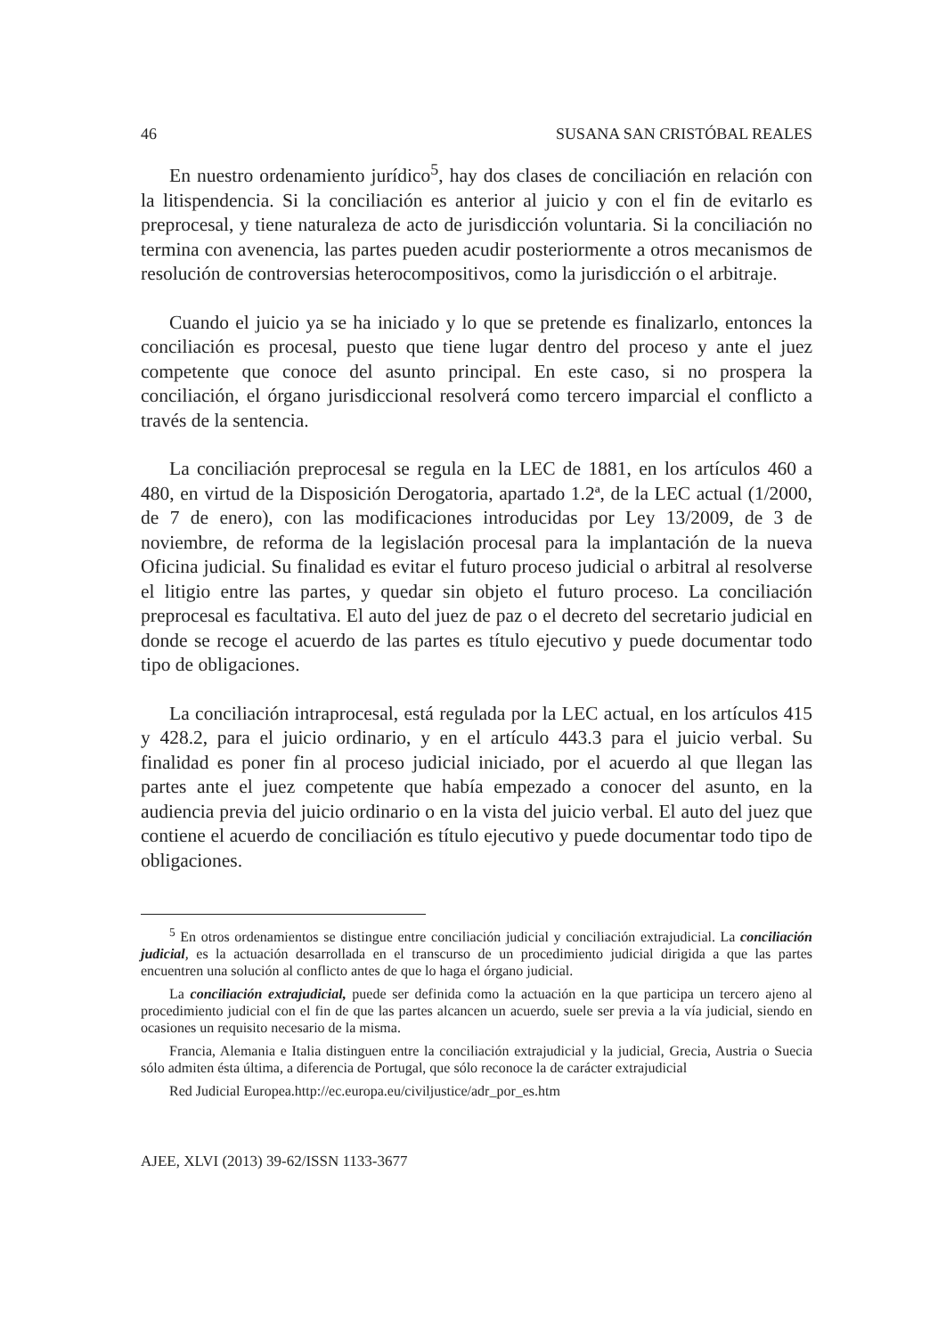46 SUSANA SAN CRISTÓBAL REALES
En nuestro ordenamiento jurídico<sup>5</sup>, hay dos clases de conciliación en relación con la litispendencia. Si la conciliación es anterior al juicio y con el fin de evitarlo es preprocesal, y tiene naturaleza de acto de jurisdicción voluntaria. Si la conciliación no termina con avenencia, las partes pueden acudir posteriormente a otros mecanismos de resolución de controversias heterocompositivos, como la jurisdicción o el arbitraje.
Cuando el juicio ya se ha iniciado y lo que se pretende es finalizarlo, entonces la conciliación es procesal, puesto que tiene lugar dentro del proceso y ante el juez competente que conoce del asunto principal. En este caso, si no prospera la conciliación, el órgano jurisdiccional resolverá como tercero imparcial el conflicto a través de la sentencia.
La conciliación preprocesal se regula en la LEC de 1881, en los artículos 460 a 480, en virtud de la Disposición Derogatoria, apartado 1.2ª, de la LEC actual (1/2000, de 7 de enero), con las modificaciones introducidas por Ley 13/2009, de 3 de noviembre, de reforma de la legislación procesal para la implantación de la nueva Oficina judicial. Su finalidad es evitar el futuro proceso judicial o arbitral al resolverse el litigio entre las partes, y quedar sin objeto el futuro proceso. La conciliación preprocesal es facultativa. El auto del juez de paz o el decreto del secretario judicial en donde se recoge el acuerdo de las partes es título ejecutivo y puede documentar todo tipo de obligaciones.
La conciliación intraprocesal, está regulada por la LEC actual, en los artículos 415 y 428.2, para el juicio ordinario, y en el artículo 443.3 para el juicio verbal. Su finalidad es poner fin al proceso judicial iniciado, por el acuerdo al que llegan las partes ante el juez competente que había empezado a conocer del asunto, en la audiencia previa del juicio ordinario o en la vista del juicio verbal. El auto del juez que contiene el acuerdo de conciliación es título ejecutivo y puede documentar todo tipo de obligaciones.
<sup>5</sup> En otros ordenamientos se distingue entre conciliación judicial y conciliación extrajudicial. La conciliación judicial, es la actuación desarrollada en el transcurso de un procedimiento judicial dirigida a que las partes encuentren una solución al conflicto antes de que lo haga el órgano judicial.
La conciliación extrajudicial, puede ser definida como la actuación en la que participa un tercero ajeno al procedimiento judicial con el fin de que las partes alcancen un acuerdo, suele ser previa a la vía judicial, siendo en ocasiones un requisito necesario de la misma.
Francia, Alemania e Italia distinguen entre la conciliación extrajudicial y la judicial, Grecia, Austria o Suecia sólo admiten ésta última, a diferencia de Portugal, que sólo reconoce la de carácter extrajudicial
Red Judicial Europea.http://ec.europa.eu/civiljustice/adr_por_es.htm
AJEE, XLVI (2013) 39-62/ISSN 1133-3677